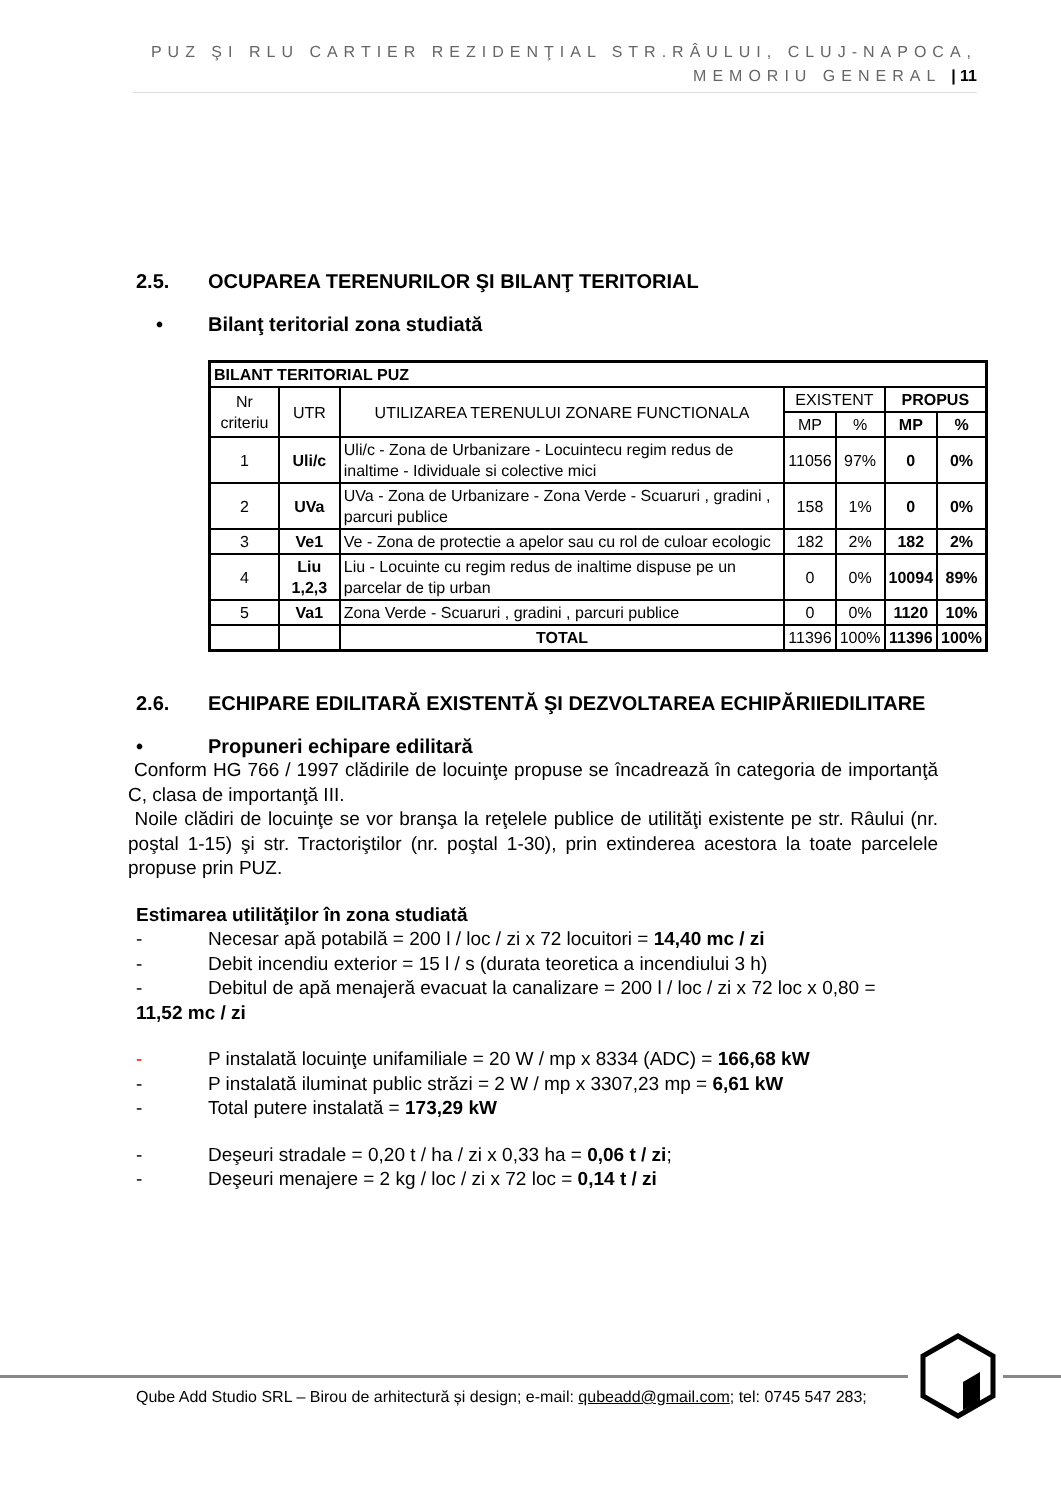PUZ ŞI RLU CARTIER REZIDENŢIAL STR.RÂULUI, CLUJ-NAPOCA,
MEMORIU GENERAL | 11
2.5. OCUPAREA TERENURILOR ŞI BILANŢ TERITORIAL
• Bilanţ teritorial zona studiată
| BILANT TERITORIAL PUZ | | | | | | |
| Nr criteriu | UTR | UTILIZAREA TERENULUI ZONARE FUNCTIONALA | EXISTENT | | PROPUS | |
| | | | MP | % | MP | % |
| 1 | Uli/c | Uli/c - Zona de Urbanizare - Locuintecu regim redus de inaltime - Idividuale si colective mici | 11056 | 97% | 0 | 0% |
| 2 | UVa | UVa - Zona de Urbanizare - Zona Verde - Scuaruri , gradini , parcuri publice | 158 | 1% | 0 | 0% |
| 3 | Ve1 | Ve - Zona de protectie a apelor sau cu rol de culoar ecologic | 182 | 2% | 182 | 2% |
| 4 | Liu 1,2,3 | Liu - Locuinte cu regim redus de inaltime dispuse pe un parcelar de tip urban | 0 | 0% | 10094 | 89% |
| 5 | Va1 | Zona Verde - Scuaruri , gradini , parcuri publice | 0 | 0% | 1120 | 10% |
| | | TOTAL | 11396 | 100% | 11396 | 100% |
2.6. ECHIPARE EDILITARĂ EXISTENTĂ ŞI DEZVOLTAREA ECHIPĂRIIEDILITARE
• Propuneri echipare edilitară
Conform HG 766 / 1997 clădirile de locuinţe propuse se încadrează în categoria de importanţă C, clasa de importanţă III.
Noile clădiri de locuinţe se vor branşa la reţelele publice de utilităţi existente pe str. Râului (nr. poştal 1-15) şi str. Tractoriştilor (nr. poştal 1-30), prin extinderea acestora la toate parcelele propuse prin PUZ.
Estimarea utilităţilor în zona studiată
- Necesar apă potabilă = 200 l / loc / zi x 72 locuitori = 14,40 mc / zi
- Debit incendiu exterior = 15 l / s (durata teoretica a incendiului 3 h)
- Debitul de apă menajeră evacuat la canalizare = 200 l / loc / zi x 72 loc x 0,80 =
11,52 mc / zi
- P instalată locuinţe unifamiliale = 20 W / mp x 8334 (ADC) = 166,68 kW
- P instalată iluminat public străzi = 2 W / mp x 3307,23 mp = 6,61 kW
- Total putere instalată = 173,29 kW
- Deşeuri stradale = 0,20 t / ha / zi x 0,33 ha = 0,06 t / zi;
- Deşeuri menajere = 2 kg / loc / zi x 72 loc = 0,14 t / zi
Qube Add Studio SRL – Birou de arhitectură și design; e-mail: qubeadd@gmail.com; tel: 0745 547 283;